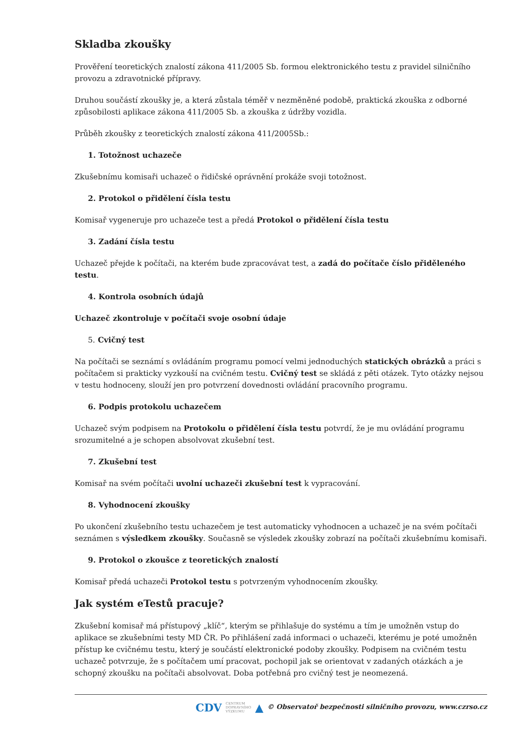Skladba zkoušky
Prověření teoretických znalostí zákona 411/2005 Sb. formou elektronického testu z pravidel silničního provozu a zdravotnické přípravy.
Druhou součástí zkoušky je, a která zůstala téměř v nezměněné podobě, praktická zkouška z odborné způsobilosti aplikace zákona 411/2005 Sb. a zkouška z údržby vozidla.
Průběh zkoušky z teoretických znalostí zákona 411/2005Sb.:
1. Totožnost uchazeče
Zkušebnímu komisaři uchazeč o řidičské oprávnění prokáže svoji totožnost.
2. Protokol o přidělení čísla testu
Komisař vygeneruje pro uchazeče test a předá Protokol o přidělení čísla testu
3. Zadání čísla testu
Uchazeč přejde k počítači, na kterém bude zpracovávat test, a zadá do počítače číslo přiděleného testu.
4. Kontrola osobních údajů
Uchazeč zkontroluje v počítači svoje osobní údaje
5. Cvičný test
Na počítači se seznámí s ovládáním programu pomocí velmi jednoduchých statických obrázků a práci s počítačem si prakticky vyzkouší na cvičném testu. Cvičný test se skládá z pěti otázek. Tyto otázky nejsou v testu hodnoceny, slouží jen pro potvrzení dovednosti ovládání pracovního programu.
6. Podpis protokolu uchazečem
Uchazeč svým podpisem na Protokolu o přidělení čísla testu potvrdí, že je mu ovládání programu srozumitelné a je schopen absolvovat zkušební test.
7. Zkušební test
Komisař na svém počítači uvolní uchazeči zkušební test k vypracování.
8. Vyhodnocení zkoušky
Po ukončení zkušebního testu uchazečem je test automaticky vyhodnocen a uchazeč je na svém počítači seznámen s výsledkem zkoušky. Současně se výsledek zkoušky zobrazí na počítači zkušebnímu komisaři.
9. Protokol o zkoušce z teoretických znalostí
Komisař předá uchazeči Protokol testu s potvrzeným vyhodnocením zkoušky.
Jak systém eTestů pracuje?
Zkušební komisař má přístupový „klíč“, kterým se přihlašuje do systému a tím je umožněn vstup do aplikace se zkušebními testy MD ČR. Po přihlášení zadá informaci o uchazeči, kterému je poté umožněn přístup ke cvičnému testu, který je součástí elektronické podoby zkoušky. Podpisem na cvičném testu uchazeč potvrzuje, že s počítačem umí pracovat, pochopil jak se orientovat v zadaných otázkách a je schopný zkoušku na počítači absolvovat. Doba potřebná pro cvičný test je neomezená.
CDV CENTRUM
DOPRAVNÍHO
VÝZKUMU ▲ © Observatoř bezpečnosti silničního provozu, www.czrso.cz